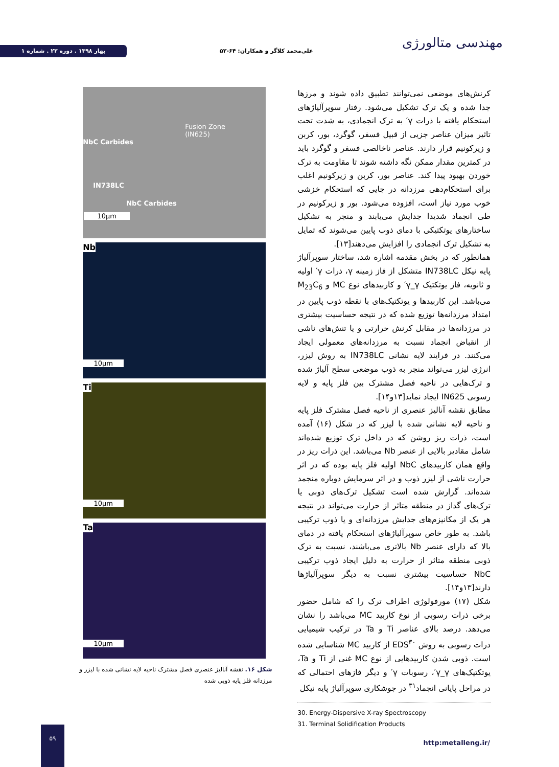بهار ۱۳۹۸ . دوره ۲۲ . شماره ۱
علی‌محمد کلاگر و همکاران: ۶۴-۵۲
مهندسی متالورژی
کرنش‌های موضعی نمی‌توانند تطبیق داده شوند و مرزها جدا شده و یک ترک تشکیل می‌شود. رفتار سوپرآلیاژهای استحکام یافته با ذرات γ′ به ترک انجمادی، به شدت تحت تاثیر میزان عناصر جزیی از قبیل فسفر، گوگرد، بور، کربن و زیرکونیم قرار دارند. عناصر ناخالصی فسفر و گوگرد باید در کمترین مقدار ممکن نگه داشته شوند تا مقاومت به ترک خوردن بهبود پیدا کند. عناصر بور، کربن و زیرکونیم اغلب برای استحکام‌دهی مرزدانه در جایی که استحکام خزشی خوب مورد نیاز است، افزوده می‌شود. بور و زیرکونیم در طی انجماد شدیدا جدایش می‌یابند و منجر به تشکیل ساختارهای یوتکتیکی با دمای ذوب پایین می‌شوند که تمایل به تشکیل ترک انجمادی را افزایش می‌دهند[۱۳].
همانطور که در بخش مقدمه اشاره شد، ساختار سوپرآلیاژ پایه نیکل IN738LC متشکل از فاز زمینه γ، ذرات γ′ اولیه و ثانویه، فاز یوتکتیک γ_γ′ و کاربیدهای نوع MC و M<sub>23</sub>C<sub>6</sub> می‌باشد. این کاربیدها و یوتکتیک‌های با نقطه ذوب پایین در امتداد مرزدانه‌ها توزیع شده که در نتیجه حساسیت بیشتری در مرزدانه‌ها در مقابل کرنش حرارتی و یا تنش‌های ناشی از انقباض انجماد نسبت به مرزدانه‌های معمولی ایجاد می‌کنند. در فرایند لایه نشانی IN738LC به روش لیزر، انرژی لیزر می‌تواند منجر به ذوب موضعی سطح آلیاژ شده و ترک‌هایی در ناحیه فصل مشترک بین فلز پایه و لایه رسوبی IN625 ایجاد نماید[۱۳و۱۴].
مطابق نقشه آنالیز عنصری از ناحیه فصل مشترک فلز پایه و ناحیه لایه نشانی شده با لیزر که در شکل (۱۶) آمده است، ذرات ریز روشن که در داخل ترک توزیع شده‌اند شامل مقادیر بالایی از عنصر Nb می‌باشد. این ذرات ریز در واقع همان کاربیدهای NbC اولیه فلز پایه بوده که در اثر حرارت ناشی از لیزر ذوب و در اثر سرمایش دوباره منجمد شده‌اند. گزارش شده است تشکیل ترک‌های ذوبی یا ترک‌های گداز در منطقه متاثر از حرارت می‌تواند در نتیجه هر یک از مکانیزم‌های جدایش مرزدانه‌ای و یا ذوب ترکیبی باشد. به طور خاص سوپرآلیاژهای استحکام یافته در دمای بالا که دارای عنصر Nb بالاتری می‌باشند، نسبت به ترک ذوبی منطقه متاثر از حرارت به دلیل ایجاد ذوب ترکیبی NbC حساسیت بیشتری نسبت به دیگر سوپرآلیاژها دارند[۱۳و۱۴].
شکل (۱۷) مورفولوژی اطراف ترک را که شامل حضور برخی ذرات رسوبی از نوع کاربید MC می‌باشد را نشان می‌دهد. درصد بالای عناصر Ti و Ta در ترکیب شیمیایی ذرات رسوبی به روش EDS<sup>۳۰</sup> از کاربید MC شناسایی شده است. ذوبی شدن کاربیدهایی از نوع MC غنی از Ti و Ta، یوتکتیک‌های γ_γ′، رسوبات γ′ و دیگر فازهای احتمالی که در مراحل پایانی انجماد<sup>۳۱</sup> در جوشکاری سوپرآلیاژ پایه نیکل
30. Energy-Dispersive X-ray Spectroscopy
31. Terminal Solidification Products
Fusion Zone
(IN625)
NbC Carbides
IN738LC
NbC Carbides
10µm
Nb
10µm
Ti
10µm
Ta
10µm
شکل ۱۶. نقشه آنالیز عنصری فصل مشترک ناحیه لایه نشانی شده با لیزر و مرزدانه فلز پایه ذوبی شده
۵۹
http:metalleng.ir/